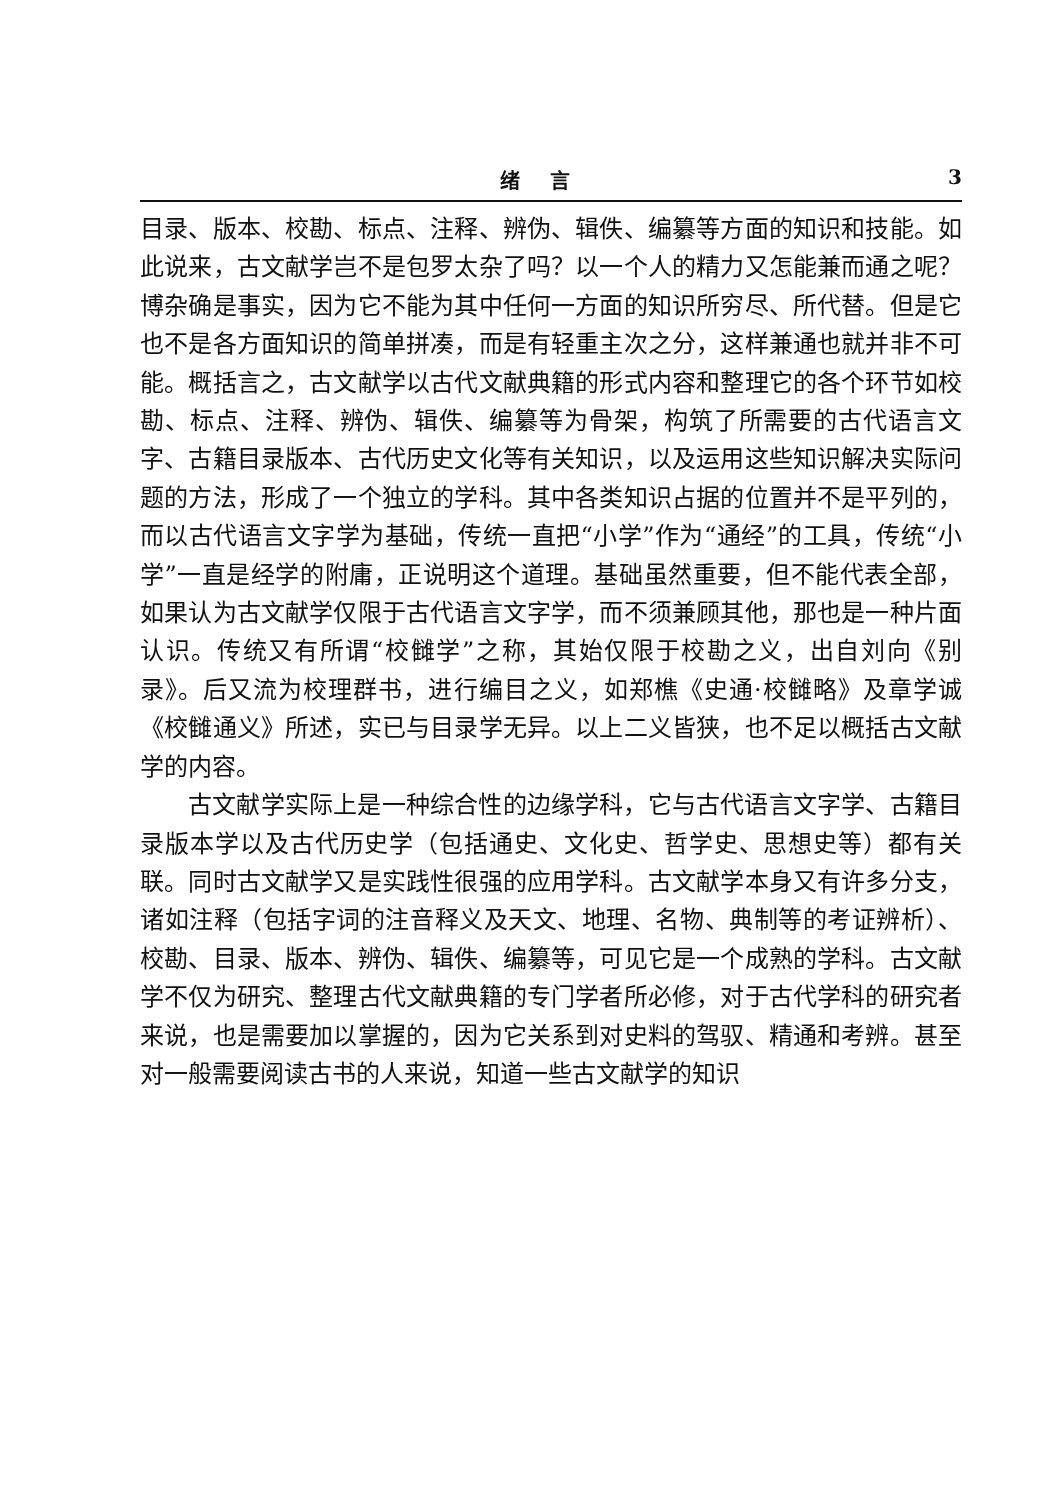绪言 3
目录、版本、校勘、标点、注释、辨伪、辑佚、编纂等方面的知识和技能。如此说来，古文献学岂不是包罗太杂了吗？以一个人的精力又怎能兼而通之呢？博杂确是事实，因为它不能为其中任何一方面的知识所穷尽、所代替。但是它也不是各方面知识的简单拼凑，而是有轻重主次之分，这样兼通也就并非不可能。概括言之，古文献学以古代文献典籍的形式内容和整理它的各个环节如校勘、标点、注释、辨伪、辑佚、编纂等为骨架，构筑了所需要的古代语言文字、古籍目录版本、古代历史文化等有关知识，以及运用这些知识解决实际问题的方法，形成了一个独立的学科。其中各类知识占据的位置并不是平列的，而以古代语言文字学为基础，传统一直把“小学”作为“通经”的工具，传统“小学”一直是经学的附庸，正说明这个道理。基础虽然重要，但不能代表全部，如果认为古文献学仅限于古代语言文字学，而不须兼顾其他，那也是一种片面认识。传统又有所谓“校雠学”之称，其始仅限于校勘之义，出自刘向《别录》。后又流为校理群书，进行编目之义，如郑樵《史通·校雠略》及章学诚《校雠通义》所述，实已与目录学无异。以上二义皆狭，也不足以概括古文献学的内容。
古文献学实际上是一种综合性的边缘学科，它与古代语言文字学、古籍目录版本学以及古代历史学（包括通史、文化史、哲学史、思想史等）都有关联。同时古文献学又是实践性很强的应用学科。古文献学本身又有许多分支，诸如注释（包括字词的注音释义及天文、地理、名物、典制等的考证辨析）、校勘、目录、版本、辨伪、辑佚、编纂等，可见它是一个成熟的学科。古文献学不仅为研究、整理古代文献典籍的专门学者所必修，对于古代学科的研究者来说，也是需要加以掌握的，因为它关系到对史料的驾驭、精通和考辨。甚至对一般需要阅读古书的人来说，知道一些古文献学的知识